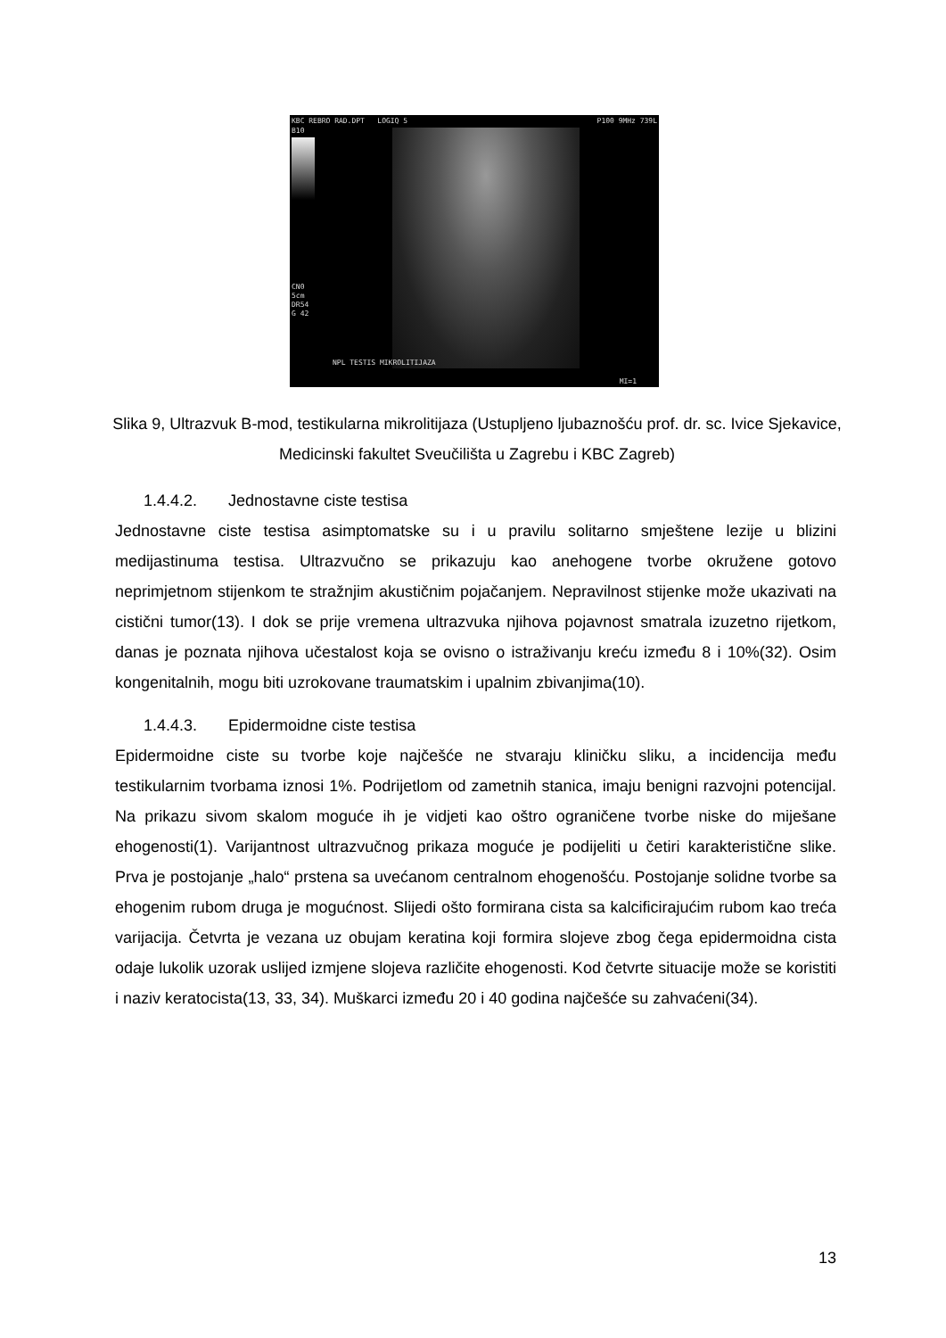KBC REBRO RAD.DPT LOGIQ 5 P100 9MHz 739L
B10
CN0
5cm
DR54
G 42
NPL TESTIS MIKROLITIJAZA
MI=1
Slika 9, Ultrazvuk B-mod, testikularna mikrolitijaza (Ustupljeno ljubaznošću prof. dr. sc. Ivice Sjekavice, Medicinski fakultet Sveučilišta u Zagrebu i KBC Zagreb)
1.4.4.2. Jednostavne ciste testisa
Jednostavne ciste testisa asimptomatske su i u pravilu solitarno smještene lezije u blizini medijastinuma testisa. Ultrazvučno se prikazuju kao anehogene tvorbe okružene gotovo neprimjetnom stijenkom te stražnjim akustičnim pojačanjem. Nepravilnost stijenke može ukazivati na cistični tumor(13). I dok se prije vremena ultrazvuka njihova pojavnost smatrala izuzetno rijetkom, danas je poznata njihova učestalost koja se ovisno o istraživanju kreću između 8 i 10%(32). Osim kongenitalnih, mogu biti uzrokovane traumatskim i upalnim zbivanjima(10).
1.4.4.3. Epidermoidne ciste testisa
Epidermoidne ciste su tvorbe koje najčešće ne stvaraju kliničku sliku, a incidencija među testikularnim tvorbama iznosi 1%. Podrijetlom od zametnih stanica, imaju benigni razvojni potencijal. Na prikazu sivom skalom moguće ih je vidjeti kao oštro ograničene tvorbe niske do miješane ehogenosti(1). Varijantnost ultrazvučnog prikaza moguće je podijeliti u četiri karakteristične slike. Prva je postojanje „halo“ prstena sa uvećanom centralnom ehogenošću. Postojanje solidne tvorbe sa ehogenim rubom druga je mogućnost. Slijedi ošto formirana cista sa kalcificirajućim rubom kao treća varijacija. Četvrta je vezana uz obujam keratina koji formira slojeve zbog čega epidermoidna cista odaje lukolik uzorak uslijed izmjene slojeva različite ehogenosti. Kod četvrte situacije može se koristiti i naziv keratocista(13, 33, 34). Muškarci između 20 i 40 godina najčešće su zahvaćeni(34).
13